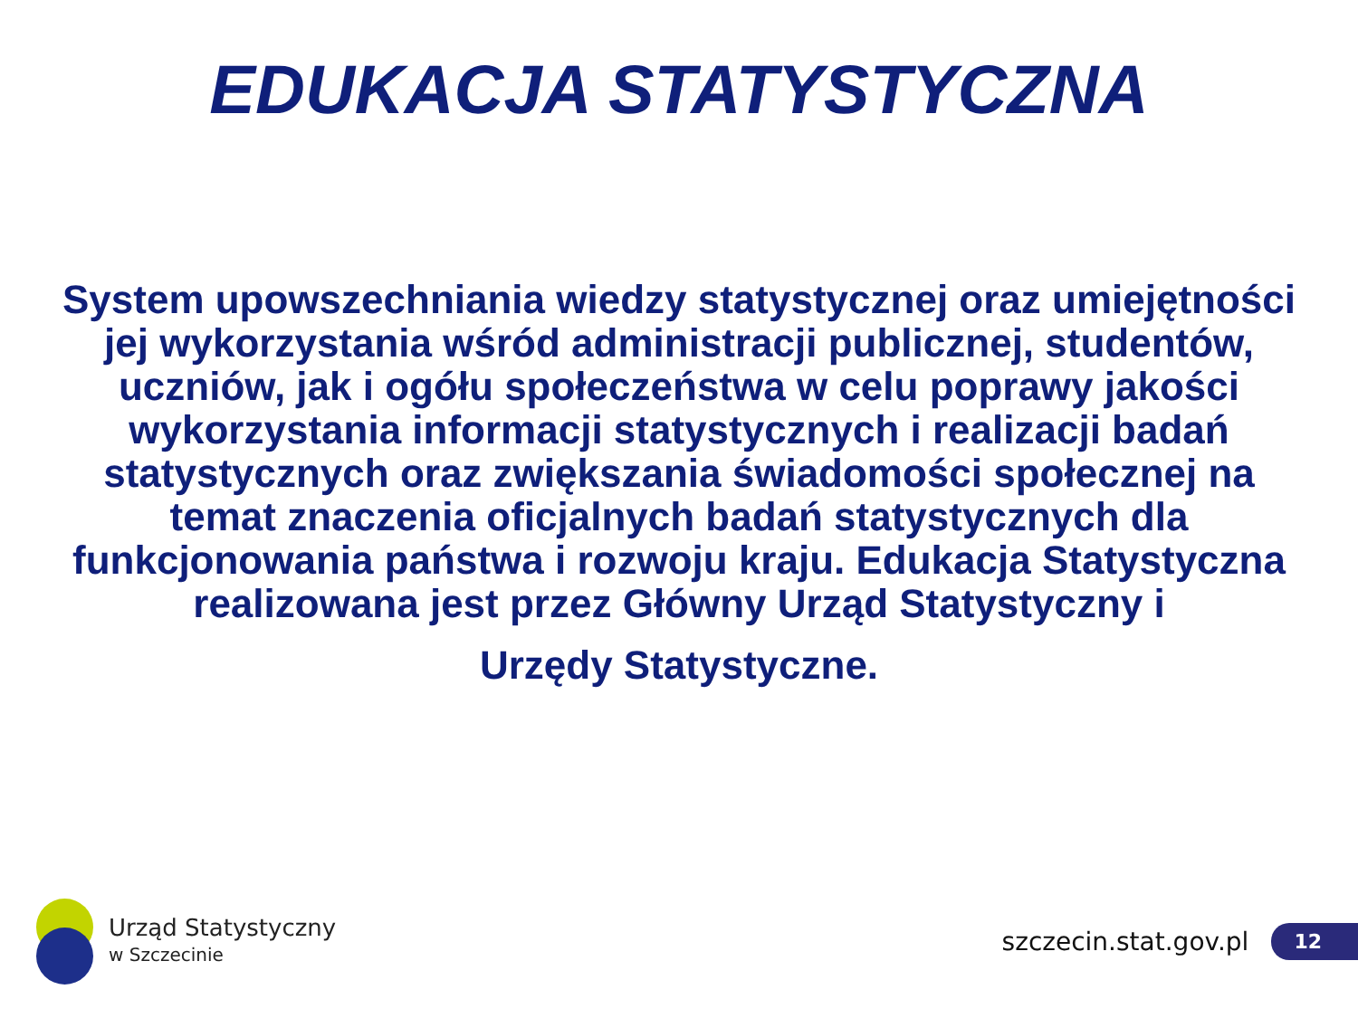EDUKACJA STATYSTYCZNA
System upowszechniania wiedzy statystycznej oraz umiejętności jej wykorzystania wśród administracji publicznej, studentów, uczniów, jak i ogółu społeczeństwa w celu poprawy jakości wykorzystania informacji statystycznych i realizacji badań statystycznych oraz zwiększania świadomości społecznej na temat znaczenia oficjalnych badań statystycznych dla funkcjonowania państwa i rozwoju kraju. Edukacja Statystyczna realizowana jest przez Główny Urząd Statystyczny i
Urzędy Statystyczne.
Urząd Statystyczny
w Szczecinie
szczecin.stat.gov.pl
12